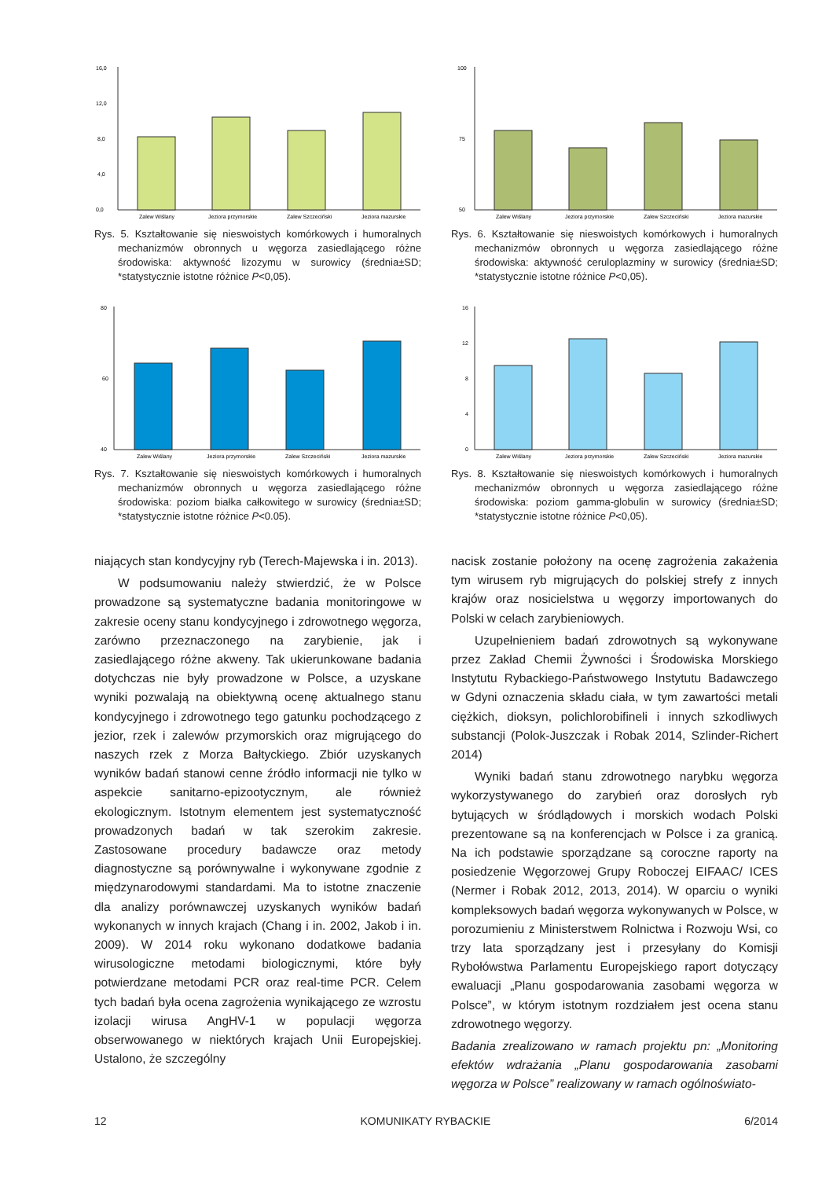16,0
12,0
8,0
4,0
0,0
Zalew Wiślany
Jeziora przymorskie
Zalew Szczeciński
Jeziora mazurskie
Rys. 5. Kształtowanie się nieswoistych komórkowych i humoralnych mechanizmów obronnych u węgorza zasiedlającego różne środowiska: aktywność lizozymu w surowicy (średnia±SD; *statystycznie istotne różnice P<0,05).
100
75
50
Zalew Wiślany
Jeziora przymorskie
Zalew Szczeciński
Jeziora mazurskie
Rys. 6. Kształtowanie się nieswoistych komórkowych i humoralnych mechanizmów obronnych u węgorza zasiedlającego różne środowiska: aktywność ceruloplazminy w surowicy (średnia±SD; *statystycznie istotne różnice P<0,05).
80
60
40
Zalew Wiślany
Jeziora przymorskie
Zalew Szczeciński
Jeziora mazurskie
Rys. 7. Kształtowanie się nieswoistych komórkowych i humoralnych mechanizmów obronnych u węgorza zasiedlającego różne środowiska: poziom białka całkowitego w surowicy (średnia±SD; *statystycznie istotne różnice P<0.05).
16
12
8
4
0
Zalew Wiślany
Jeziora przymorskie
Zalew Szczeciński
Jeziora mazurskie
Rys. 8. Kształtowanie się nieswoistych komórkowych i humoralnych mechanizmów obronnych u węgorza zasiedlającego różne środowiska: poziom gamma-globulin w surowicy (średnia±SD; *statystycznie istotne różnice P<0,05).
niających stan kondycyjny ryb (Terech-Majewska i in. 2013).
W podsumowaniu należy stwierdzić, że w Polsce prowadzone są systematyczne badania monitoringowe w zakresie oceny stanu kondycyjnego i zdrowotnego węgorza, zarówno przeznaczonego na zarybienie, jak i zasiedlającego różne akweny. Tak ukierunkowane badania dotychczas nie były prowadzone w Polsce, a uzyskane wyniki pozwalają na obiektywną ocenę aktualnego stanu kondycyjnego i zdrowotnego tego gatunku pochodzącego z jezior, rzek i zalewów przymorskich oraz migrującego do naszych rzek z Morza Bałtyckiego. Zbiór uzyskanych wyników badań stanowi cenne źródło informacji nie tylko w aspekcie sanitarno-epizootycznym, ale również ekologicznym. Istotnym elementem jest systematyczność prowadzonych badań w tak szerokim zakresie. Zastosowane procedury badawcze oraz metody diagnostyczne są porównywalne i wykonywane zgodnie z międzynarodowymi standardami. Ma to istotne znaczenie dla analizy porównawczej uzyskanych wyników badań wykonanych w innych krajach (Chang i in. 2002, Jakob i in. 2009). W 2014 roku wykonano dodatkowe badania wirusologiczne metodami biologicznymi, które były potwierdzane metodami PCR oraz real-time PCR. Celem tych badań była ocena zagrożenia wynikającego ze wzrostu izolacji wirusa AngHV-1 w populacji węgorza obserwowanego w niektórych krajach Unii Europejskiej. Ustalono, że szczególny
nacisk zostanie położony na ocenę zagrożenia zakażenia tym wirusem ryb migrujących do polskiej strefy z innych krajów oraz nosicielstwa u węgorzy importowanych do Polski w celach zarybieniowych.
Uzupełnieniem badań zdrowotnych są wykonywane przez Zakład Chemii Żywności i Środowiska Morskiego Instytutu Rybackiego-Państwowego Instytutu Badawczego w Gdyni oznaczenia składu ciała, w tym zawartości metali ciężkich, dioksyn, polichlorobifineli i innych szkodliwych substancji (Polok-Juszczak i Robak 2014, Szlinder-Richert 2014)
Wyniki badań stanu zdrowotnego narybku węgorza wykorzystywanego do zarybień oraz dorosłych ryb bytujących w śródlądowych i morskich wodach Polski prezentowane są na konferencjach w Polsce i za granicą. Na ich podstawie sporządzane są coroczne raporty na posiedzenie Węgorzowej Grupy Roboczej EIFAAC/ ICES (Nermer i Robak 2012, 2013, 2014). W oparciu o wyniki kompleksowych badań węgorza wykonywanych w Polsce, w porozumieniu z Ministerstwem Rolnictwa i Rozwoju Wsi, co trzy lata sporządzany jest i przesyłany do Komisji Rybołówstwa Parlamentu Europejskiego raport dotyczący ewaluacji „Planu gospodarowania zasobami węgorza w Polsce”, w którym istotnym rozdziałem jest ocena stanu zdrowotnego węgorzy.
Badania zrealizowano w ramach projektu pn: „Monitoring efektów wdrażania „Planu gospodarowania zasobami węgorza w Polsce” realizowany w ramach ogólnoświato-
12 KOMUNIKATY RYBACKIE 6/2014